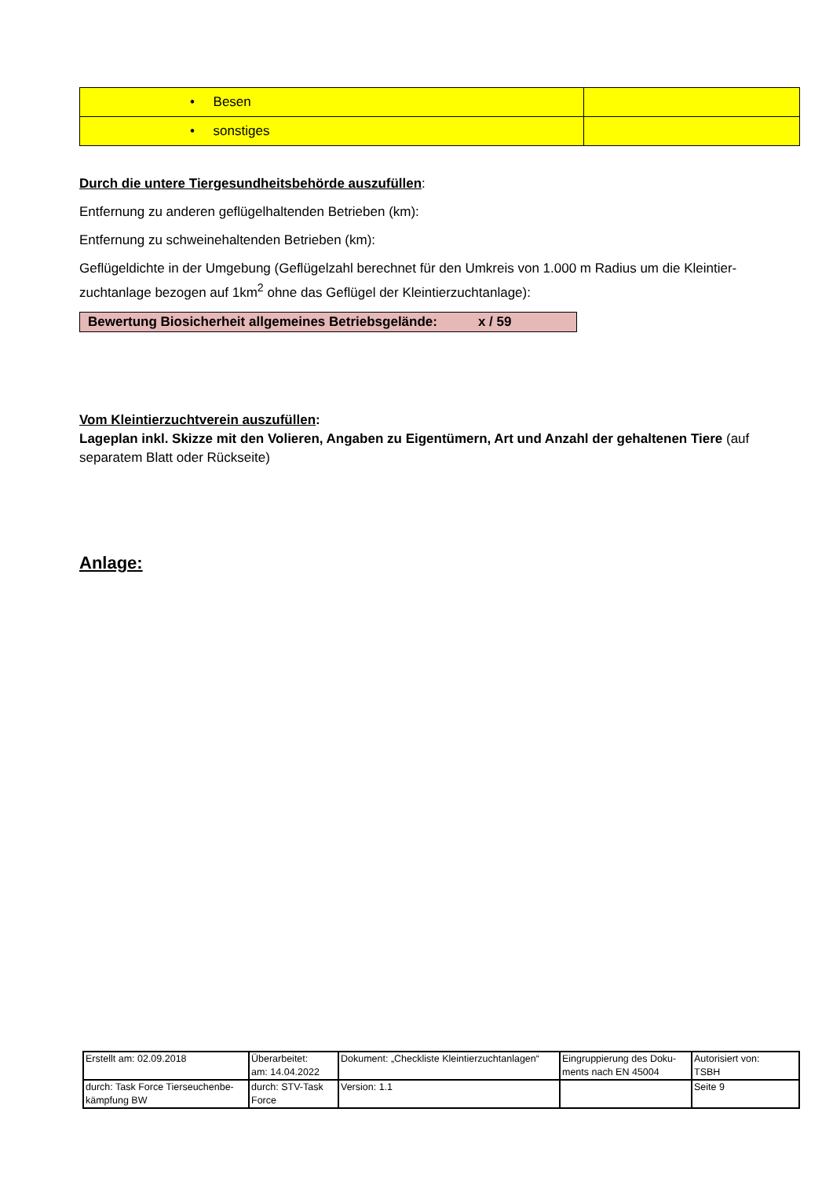| • Besen | |
| • sonstiges | |
Durch die untere Tiergesundheitsbehörde auszufüllen:
Entfernung zu anderen geflügelhaltenden Betrieben (km):
Entfernung zu schweinehaltenden Betrieben (km):
Geflügeldichte in der Umgebung (Geflügelzahl berechnet für den Umkreis von 1.000 m Radius um die Kleintier-zuchtanlage bezogen auf 1km<sup>2</sup> ohne das Geflügel der Kleintierzuchtanlage):
Bewertung Biosicherheit allgemeines Betriebsgelände: x / 59
Vom Kleintierzuchtverein auszufüllen:
Lageplan inkl. Skizze mit den Volieren, Angaben zu Eigentümern, Art und Anzahl der gehaltenen Tiere (auf separatem Blatt oder Rückseite)
Anlage:
| Erstellt am: 02.09.2018 | Überarbeitet: am: 14.04.2022 | Dokument: „Checkliste Kleintierzuchtanlagen“ | Eingruppierung des Doku-ments nach EN 45004 | Autorisiert von: TSBH |
| durch: Task Force Tierseuchenbe-kämpfung BW | durch: STV-Task Force | Version: 1.1 | | Seite 9 |